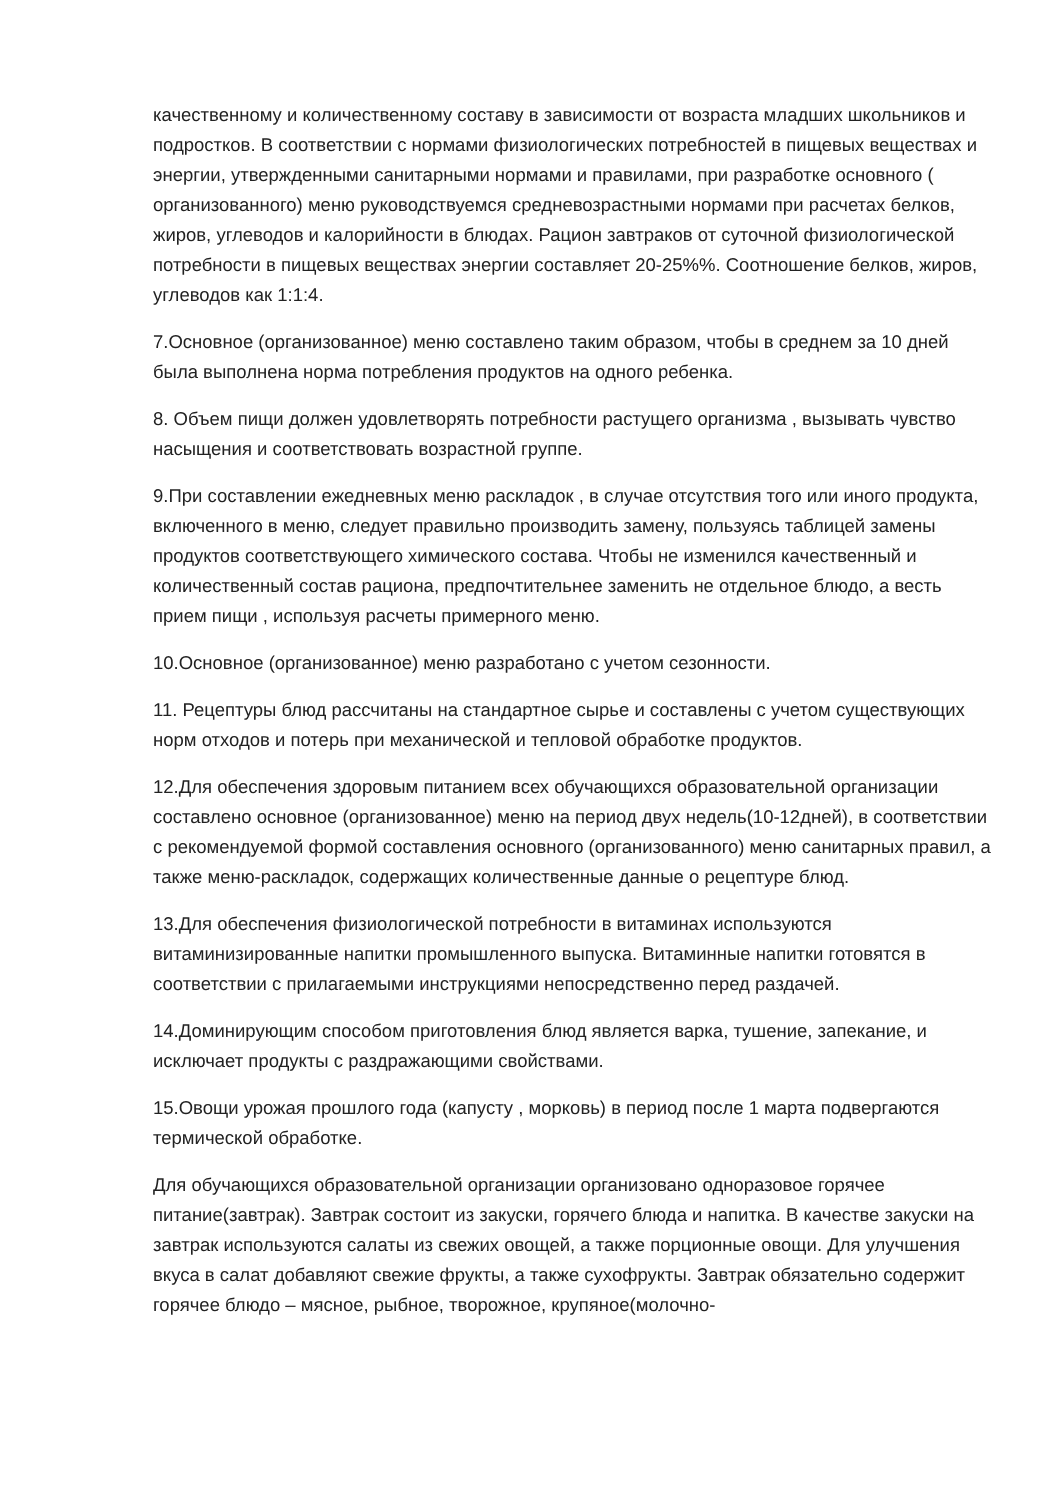качественному и количественному составу в зависимости от возраста младших школьников и подростков. В соответствии с нормами физиологических потребностей в пищевых веществах и энергии, утвержденными санитарными нормами и правилами, при разработке основного ( организованного) меню руководствуемся средневозрастными нормами при расчетах белков, жиров, углеводов и калорийности в блюдах. Рацион завтраков от суточной физиологической потребности в пищевых веществах энергии составляет 20-25%%. Соотношение белков, жиров, углеводов как 1:1:4.
7.Основное (организованное) меню составлено таким образом, чтобы в среднем за 10 дней была выполнена норма потребления продуктов на одного ребенка.
8. Объем пищи должен удовлетворять потребности растущего организма , вызывать чувство насыщения и соответствовать возрастной группе.
9.При составлении ежедневных меню раскладок , в случае отсутствия того или иного продукта, включенного в меню, следует правильно производить замену, пользуясь таблицей замены продуктов соответствующего химического состава. Чтобы не изменился качественный и количественный состав рациона, предпочтительнее заменить не отдельное блюдо, а весть прием пищи , используя расчеты примерного меню.
10.Основное (организованное) меню разработано с учетом сезонности.
11. Рецептуры блюд рассчитаны на стандартное сырье и составлены с учетом существующих норм отходов и потерь при механической и тепловой обработке продуктов.
12.Для обеспечения здоровым питанием всех обучающихся образовательной организации составлено основное (организованное) меню на период двух недель(10-12дней), в соответствии с рекомендуемой формой составления основного (организованного) меню санитарных правил, а также меню-раскладок, содержащих количественные данные о рецептуре блюд.
13.Для обеспечения физиологической потребности в витаминах используются витаминизированные напитки промышленного выпуска. Витаминные напитки готовятся в соответствии с прилагаемыми инструкциями непосредственно перед раздачей.
14.Доминирующим способом приготовления блюд является варка, тушение, запекание, и исключает продукты с раздражающими свойствами.
15.Овощи урожая прошлого года (капусту , морковь) в период после 1 марта подвергаются термической обработке.
Для обучающихся образовательной организации организовано одноразовое горячее питание(завтрак). Завтрак состоит из закуски, горячего блюда и напитка. В качестве закуски на завтрак используются салаты из свежих овощей, а также порционные овощи. Для улучшения вкуса в салат добавляют свежие фрукты, а также сухофрукты. Завтрак обязательно содержит горячее блюдо – мясное, рыбное, творожное, крупяное(молочно-